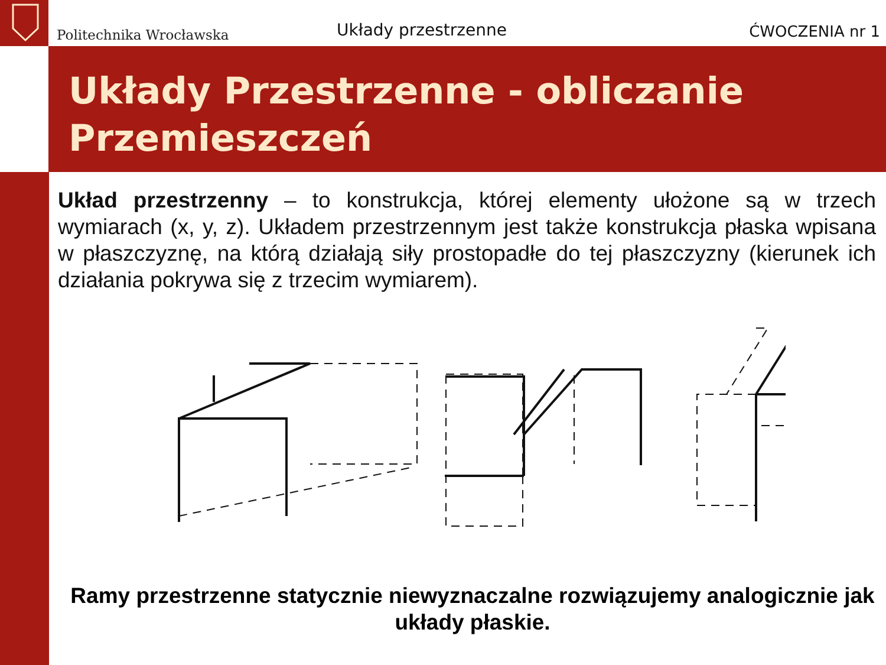Politechnika Wrocławska Układy przestrzenne ĆWOCZENIA nr 1
Układy Przestrzenne - obliczanie Przemieszczeń
Układ przestrzenny – to konstrukcja, której elementy ułożone są w trzech wymiarach (x, y, z). Układem przestrzennym jest także konstrukcja płaska wpisana w płaszczyznę, na którą działają siły prostopadłe do tej płaszczyzny (kierunek ich działania pokrywa się z trzecim wymiarem).
Ramy przestrzenne statycznie niewyznaczalne rozwiązujemy analogicznie jak układy płaskie.